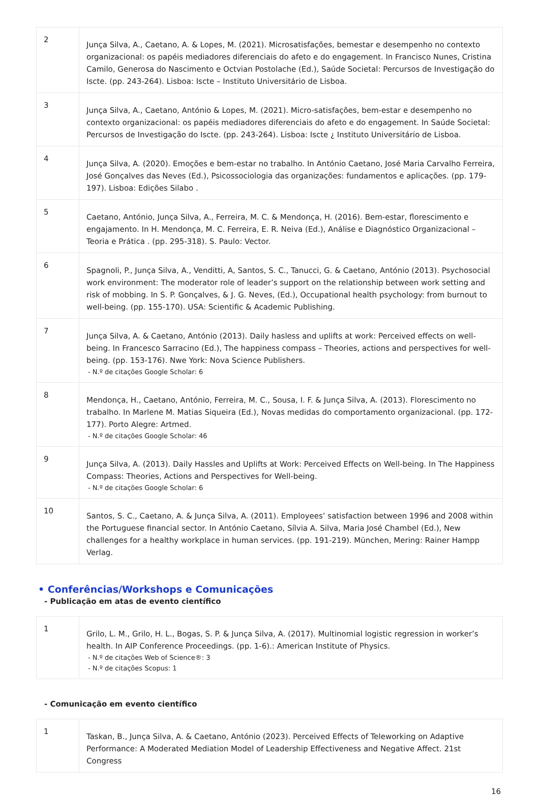| 2 | Junça Silva, A., Caetano, A. & Lopes, M. (2021). Microsatisfações, bemestar e desempenho no contexto organizacional: os papéis mediadores diferenciais do afeto e do engagement. In Francisco Nunes, Cristina Camilo, Generosa do Nascimento e Octvian Postolache (Ed.), Saúde Societal: Percursos de Investigação do Iscte. (pp. 243-264). Lisboa: Iscte – Instituto Universitário de Lisboa. |
| 3 | Junça Silva, A., Caetano, António & Lopes, M. (2021). Micro-satisfações, bem-estar e desempenho no contexto organizacional: os papéis mediadores diferenciais do afeto e do engagement. In Saúde Societal: Percursos de Investigação do Iscte. (pp. 243-264). Lisboa: Iscte ¿ Instituto Universitário de Lisboa. |
| 4 | Junça Silva, A. (2020). Emoções e bem-estar no trabalho. In António Caetano, José Maria Carvalho Ferreira, José Gonçalves das Neves (Ed.), Psicossociologia das organizações: fundamentos e aplicações. (pp. 179-197). Lisboa: Edições Silabo . |
| 5 | Caetano, António, Junça Silva, A., Ferreira, M. C. & Mendonça, H. (2016). Bem-estar, florescimento e engajamento. In H. Mendonça, M. C. Ferreira, E. R. Neiva (Ed.), Análise e Diagnóstico Organizacional – Teoria e Prática . (pp. 295-318). S. Paulo: Vector. |
| 6 | Spagnoli, P., Junça Silva, A., Venditti, A, Santos, S. C., Tanucci, G. & Caetano, António (2013). Psychosocial work environment: The moderator role of leader’s support on the relationship between work setting and risk of mobbing. In S. P. Gonçalves, & J. G. Neves, (Ed.), Occupational health psychology: from burnout to well-being. (pp. 155-170). USA: Scientific & Academic Publishing. |
| 7 | Junça Silva, A. & Caetano, António (2013). Daily hasless and uplifts at work: Perceived effects on well-being. In Francesco Sarracino (Ed.), The happiness compass – Theories, actions and perspectives for well-being. (pp. 153-176). Nwe York: Nova Science Publishers. - N.º de citações Google Scholar: 6 |
| 8 | Mendonça, H., Caetano, António, Ferreira, M. C., Sousa, I. F. & Junça Silva, A. (2013). Florescimento no trabalho. In Marlene M. Matias Siqueira (Ed.), Novas medidas do comportamento organizacional. (pp. 172-177). Porto Alegre: Artmed. - N.º de citações Google Scholar: 46 |
| 9 | Junça Silva, A. (2013). Daily Hassles and Uplifts at Work: Perceived Effects on Well-being. In The Happiness Compass: Theories, Actions and Perspectives for Well-being. - N.º de citações Google Scholar: 6 |
| 10 | Santos, S. C., Caetano, A. & Junça Silva, A. (2011). Employees’ satisfaction between 1996 and 2008 within the Portuguese financial sector. In António Caetano, Sílvia A. Silva, Maria José Chambel (Ed.), New challenges for a healthy workplace in human services. (pp. 191-219). München, Mering: Rainer Hampp Verlag. |
• Conferências/Workshops e Comunicações
- Publicação em atas de evento científico
| 1 | Grilo, L. M., Grilo, H. L., Bogas, S. P. & Junça Silva, A. (2017). Multinomial logistic regression in worker’s health. In AIP Conference Proceedings. (pp. 1-6).: American Institute of Physics. - N.º de citações Web of Science®: 3 - N.º de citações Scopus: 1 |
- Comunicação em evento científico
| 1 | Taskan, B., Junça Silva, A. & Caetano, António (2023). Perceived Effects of Teleworking on Adaptive Performance: A Moderated Mediation Model of Leadership Effectiveness and Negative Affect. 21st Congress |
16